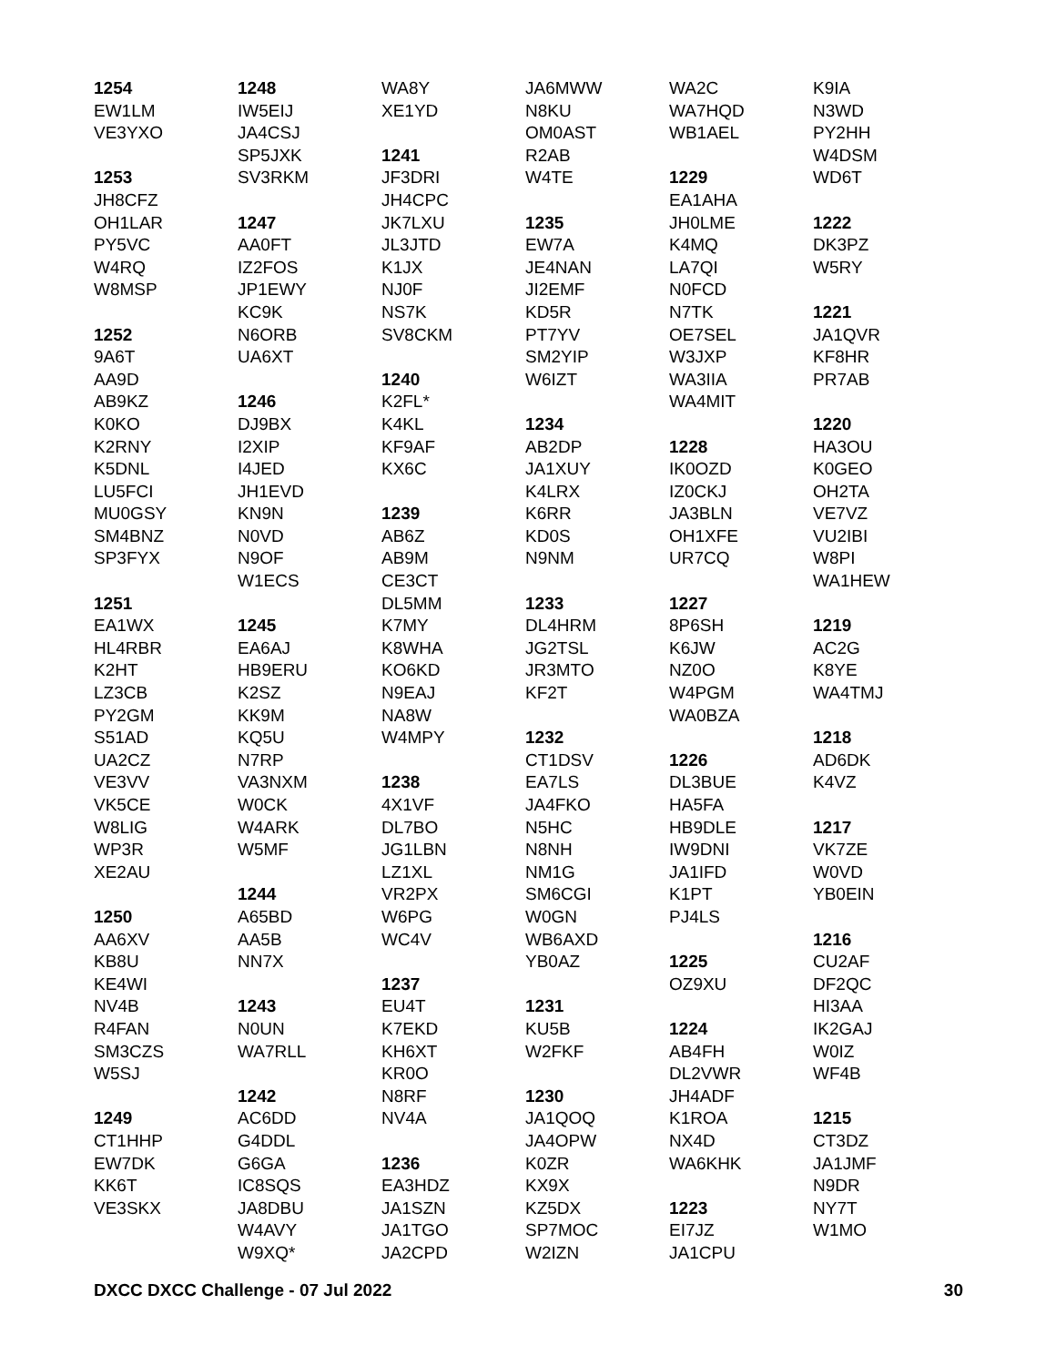1254 EW1LM VE3YXO 1253 JH8CFZ OH1LAR PY5VC W4RQ W8MSP 1252 9A6T AA9D AB9KZ K0KO K2RNY K5DNL LU5FCI MU0GSY SM4BNZ SP3FYX 1251 EA1WX HL4RBR K2HT LZ3CB PY2GM S51AD UA2CZ VE3VV VK5CE W8LIG WP3R XE2AU 1250 AA6XV KB8U KE4WI NV4B R4FAN SM3CZS W5SJ 1249 CT1HHP EW7DK KK6T VE3SKX
1248 IW5EIJ JA4CSJ SP5JXK SV3RKM 1247 AA0FT IZ2FOS JP1EWY KC9K N6ORB UA6XT 1246 DJ9BX I2XIP I4JED JH1EVD KN9N N0VD N9OF W1ECS 1245 EA6AJ HB9ERU K2SZ KK9M KQ5U N7RP VA3NXM W0CK W4ARK W5MF 1244 A65BD AA5B NN7X 1243 N0UN WA7RLL 1242 AC6DD G4DDL G6GA IC8SQS JA8DBU W4AVY W9XQ*
WA8Y XE1YD 1241 JF3DRI JH4CPC JK7LXU JL3JTD K1JX NJ0F NS7K SV8CKM 1240 K2FL* K4KL KF9AF KX6C 1239 AB6Z AB9M CE3CT DL5MM K7MY K8WHA KO6KD N9EAJ NA8W W4MPY 1238 4X1VF DL7BO JG1LBN LZ1XL VR2PX W6PG WC4V 1237 EU4T K7EKD KH6XT KR0O N8RF NV4A 1236 EA3HDZ JA1SZN JA1TGO JA2CPD
JA6MWW N8KU OM0AST R2AB W4TE 1235 EW7A JE4NAN JI2EMF KD5R PT7YV SM2YIP W6IZT 1234 AB2DP JA1XUY K4LRX K6RR KD0S N9NM 1233 DL4HRM JG2TSL JR3MTO KF2T 1232 CT1DSV EA7LS JA4FKO N5HC N8NH NM1G SM6CGI W0GN WB6AXD YB0AZ 1231 KU5B W2FKF 1230 JA1QOQ JA4OPW K0ZR KX9X KZ5DX SP7MOC W2IZN
WA2C WA7HQD WB1AEL 1229 EA1AHA JH0LME K4MQ LA7QI N0FCD N7TK OE7SEL W3JXP WA3IIA WA4MIT 1228 IK0OZD IZ0CKJ JA3BLN OH1XFE UR7CQ 1227 8P6SH K6JW NZ0O W4PGM WA0BZA 1226 DL3BUE HA5FA HB9DLE IW9DNI JA1IFD K1PT PJ4LS 1225 OZ9XU 1224 AB4FH DL2VWR JH4ADF K1ROA NX4D WA6KHK 1223 EI7JZ JA1CPU
K9IA N3WD PY2HH W4DSM WD6T 1222 DK3PZ W5RY 1221 JA1QVR KF8HR PR7AB 1220 HA3OU K0GEO OH2TA VE7VZ VU2IBI W8PI WA1HEW 1219 AC2G K8YE WA4TMJ 1218 AD6DK K4VZ 1217 VK7ZE W0VD YB0EIN 1216 CU2AF DF2QC HI3AA IK2GAJ W0IZ WF4B 1215 CT3DZ JA1JMF N9DR NY7T W1MO
DXCC DXCC Challenge - 07 Jul 2022 30